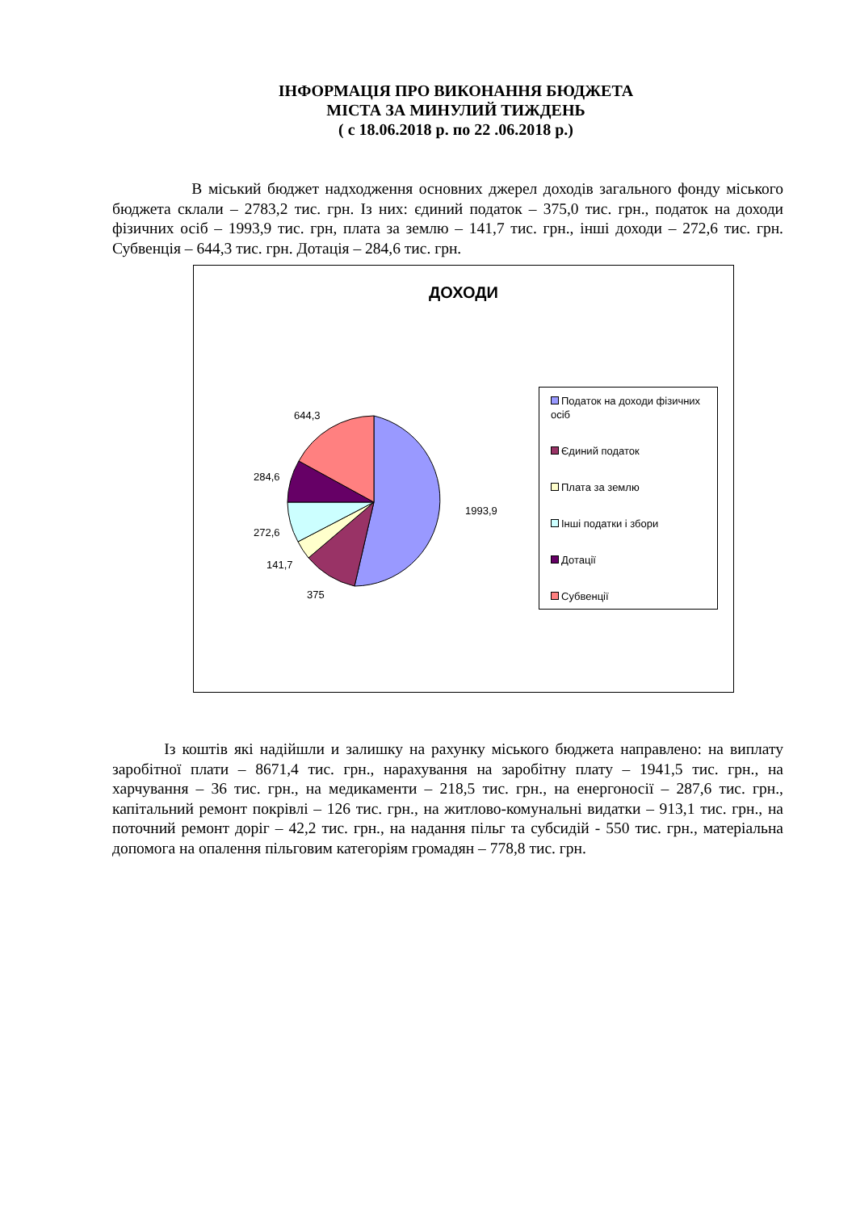ІНФОРМАЦІЯ ПРО ВИКОНАННЯ БЮДЖЕТА
МІСТА ЗА МИНУЛИЙ ТИЖДЕНЬ
( с 18.06.2018 р. по 22 .06.2018 р.)
В міський бюджет надходження основних джерел доходів загального фонду міського бюджета склали – 2783,2 тис. грн. Із них: єдиний податок – 375,0 тис. грн., податок на доходи фізичних осіб – 1993,9 тис. грн, плата за землю – 141,7 тис. грн., інші доходи – 272,6 тис. грн. Субвенція – 644,3 тис. грн. Дотація – 284,6 тис. грн.
644,3
284,6
272,6
141,7
375
1993,9
ДОХОДИ
Податок на доходи фізичних осіб
Єдиний податок
Плата за землю
Інші податки і збори
Дотації
Субвенції
Із коштів які надійшли и залишку на рахунку міського бюджета направлено: на виплату заробітної плати – 8671,4 тис. грн., нарахування на заробітну плату – 1941,5 тис. грн., на харчування – 36 тис. грн., на медикаменти – 218,5 тис. грн., на енергоносії – 287,6 тис. грн., капітальний ремонт покрівлі – 126 тис. грн., на житлово-комунальні видатки – 913,1 тис. грн., на поточний ремонт доріг – 42,2 тис. грн., на надання пільг та субсидій - 550 тис. грн., матеріальна допомога на опалення пільговим категоріям громадян – 778,8 тис. грн.